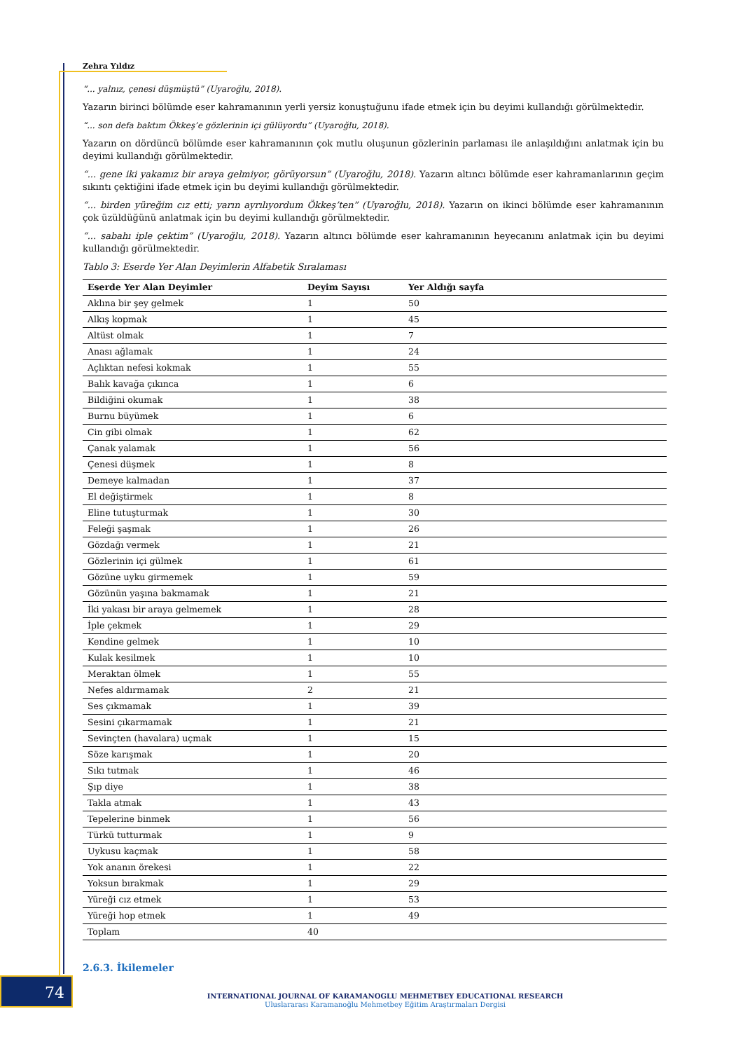Zehra Yıldız
“... yalnız, çenesi düşmüştü” (Uyaroğlu, 2018).
Yazarın birinci bölümde eser kahramanının yerli yersiz konuştuğunu ifade etmek için bu deyimi kullandığı görülmektedir.
“... son defa baktım Ökkeş’e gözlerinin içi gülüyordu” (Uyaroğlu, 2018).
Yazarın on dördüncü bölümde eser kahramanının çok mutlu oluşunun gözlerinin parlaması ile anlaşıldığını anlatmak için bu deyimi kullandığı görülmektedir.
“... gene iki yakamız bir araya gelmiyor, görüyorsun” (Uyaroğlu, 2018). Yazarın altıncı bölümde eser kahramanlarının geçim sıkıntı çektiğini ifade etmek için bu deyimi kullandığı görülmektedir.
“... birden yüreğim cız etti; yarın ayrılıyordum Ökkeş’ten” (Uyaroğlu, 2018). Yazarın on ikinci bölümde eser kahramanının çok üzüldüğünü anlatmak için bu deyimi kullandığı görülmektedir.
“... sabahı iple çektim” (Uyaroğlu, 2018). Yazarın altıncı bölümde eser kahramanının heyecanını anlatmak için bu deyimi kullandığı görülmektedir.
Tablo 3: Eserde Yer Alan Deyimlerin Alfabetik Sıralaması
| Eserde Yer Alan Deyimler | Deyim Sayısı | Yer Aldığı sayfa |
| --- | --- | --- |
| Aklına bir şey gelmek | 1 | 50 |
| Alkış kopmak | 1 | 45 |
| Altüst olmak | 1 | 7 |
| Anası ağlamak | 1 | 24 |
| Açlıktan nefesi kokmak | 1 | 55 |
| Balık kavağa çıkınca | 1 | 6 |
| Bildiğini okumak | 1 | 38 |
| Burnu büyümek | 1 | 6 |
| Cin gibi olmak | 1 | 62 |
| Çanak yalamak | 1 | 56 |
| Çenesi düşmek | 1 | 8 |
| Demeye kalmadan | 1 | 37 |
| El değiştirmek | 1 | 8 |
| Eline tutuşturmak | 1 | 30 |
| Feleği şaşmak | 1 | 26 |
| Gözdağı vermek | 1 | 21 |
| Gözlerinin içi gülmek | 1 | 61 |
| Gözüne uyku girmemek | 1 | 59 |
| Gözünün yaşına bakmamak | 1 | 21 |
| İki yakası bir araya gelmemek | 1 | 28 |
| İple çekmek | 1 | 29 |
| Kendine gelmek | 1 | 10 |
| Kulak kesilmek | 1 | 10 |
| Meraktan ölmek | 1 | 55 |
| Nefes aldırmamak | 2 | 21 |
| Ses çıkmamak | 1 | 39 |
| Sesini çıkarmamak | 1 | 21 |
| Sevinçten (havalara) uçmak | 1 | 15 |
| Söze karışmak | 1 | 20 |
| Sıkı tutmak | 1 | 46 |
| Şıp diye | 1 | 38 |
| Takla atmak | 1 | 43 |
| Tepelerine binmek | 1 | 56 |
| Türkü tutturmak | 1 | 9 |
| Uykusu kaçmak | 1 | 58 |
| Yok ananın örekesi | 1 | 22 |
| Yoksun bırakmak | 1 | 29 |
| Yüreği cız etmek | 1 | 53 |
| Yüreği hop etmek | 1 | 49 |
| Toplam | 40 | |
2.6.3. İkilemeler
74
INTERNATIONAL JOURNAL OF KARAMANOGLU MEHMETBEY EDUCATIONAL RESEARCH
Uluslararası Karamanoğlu Mehmetbey Eğitim Araştırmaları Dergisi